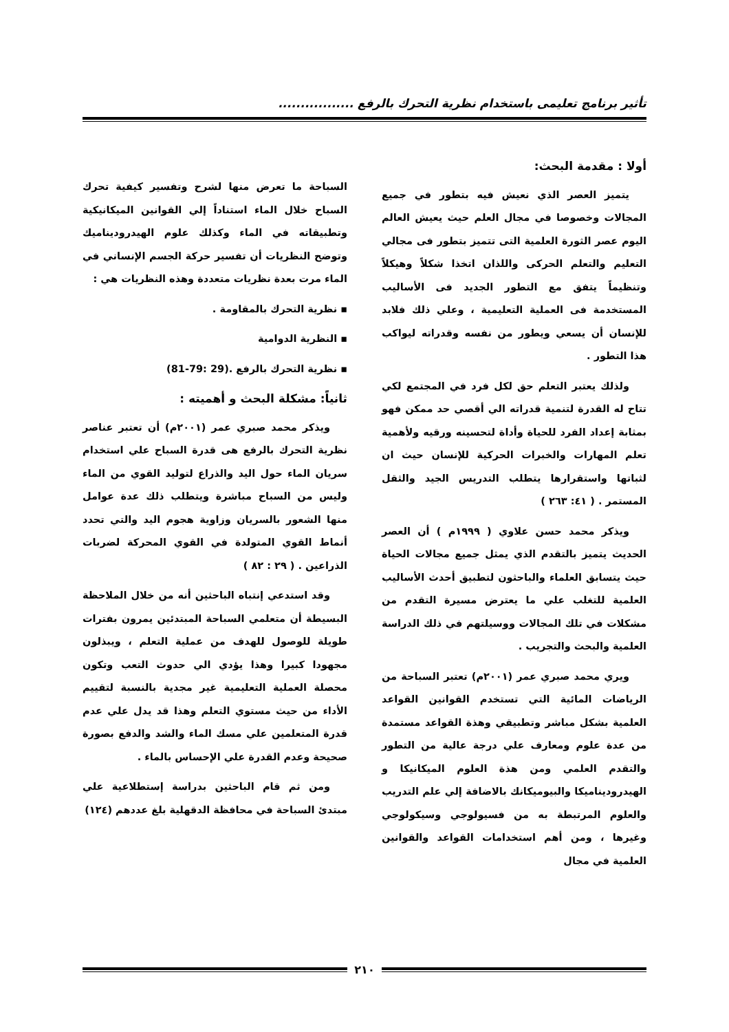تأثير برنامج تعليمى باستخدام نظرية التحرك بالرفع .................
أولا : مقدمة البحث:
يتميز العصر الذي نعيش فيه بتطور في جميع المجالات وخصوصا في مجال العلم حيث يعيش العالم اليوم عصر الثورة العلمية التى تتميز بتطور فى مجالي التعليم والتعلم الحركى واللذان اتخذا شكلاً وهيكلاً وتنظيماً يتفق مع التطور الجديد فى الأساليب المستخدمة فى العملية التعليمية ، وعلي ذلك فلابد للإنسان أن يسعي ويطور من نفسه وقدراته ليواكب هذا التطور .
ولذلك يعتبر التعلم حق لكل فرد في المجتمع لكي تتاح له القدرة لتنمية قدراته الي أقصي حد ممكن فهو بمثابة إعداد الفرد للحياة وأداة لتحسينه ورقيه ولأهمية تعلم المهارات والخبرات الحركية للإنسان حيث ان لثباتها واستقرارها يتطلب التدريس الجيد والثقل المستمر . ( ٤١: ٢٦٣ )
ويذكر محمد حسن علاوي ( ١٩٩٩م ) أن العصر الحديث يتميز بالتقدم الذي يمثل جميع مجالات الحياة حيث يتسابق العلماء والباحثون لتطبيق أحدث الأساليب العلمية للتغلب علي ما يعترض مسيرة التقدم من مشكلات في تلك المجالات ووسيلتهم في ذلك الدراسة العلمية والبحث والتجريب .
ويري محمد صبري عمر (٢٠٠١م) تعتبر السباحة من الرياضات المائية التي تستخدم القوانين القواعد العلمية بشكل مباشر وتطبيقي وهذة القواعد مستمدة من عدة علوم ومعارف علي درجة عالية من التطور والتقدم العلمي ومن هذة العلوم الميكانيكا و الهيدروديناميكا والبيوميكانك بالاضافة إلي علم التدريب والعلوم المرتبطة به من فسيولوجي وسيكولوجي وغيرها ، ومن أهم استخدامات القواعد والقوانين العلمية في مجال
السباحة ما تعرض منها لشرح وتفسير كيفية تحرك السباح خلال الماء استناداً إلي القوانين الميكانيكية وتطبيقاته في الماء وكذلك علوم الهيدروديناميك وتوضح النظريات أن تفسير حركة الجسم الإنساني في الماء مرت بعدة نظريات متعددة وهذه النظريات هي :
▪ نظرية التحرك بالمقاومة .
▪ النظرية الدوامية
▪ نظرية التحرك بالرفع .(29 :79-81)
ثانياً: مشكلة البحث و أهميته :
ويذكر محمد صبري عمر (٢٠٠١م) أن تعتبر عناصر نظرية التحرك بالرفع هى قدرة السباح علي استخدام سريان الماء حول اليد والذراع لتوليد القوي من الماء وليس من السباح مباشرة ويتطلب ذلك عدة عوامل منها الشعور بالسريان وزاوية هجوم اليد والتي تحدد أنماط القوي المتولدة في القوي المحركة لضربات الذراعين . ( ٢٩ : ٨٢ )
وقد استدعي إنتباه الباحثين أنه من خلال الملاحظة البسيطة أن متعلمي السباحة المبتدئين يمرون بفترات طويلة للوصول للهدف من عملية التعلم ، ويبذلون مجهودا كبيرا وهذا يؤدي الي حدوث التعب وتكون محصلة العملية التعليمية غير مجدية بالنسبة لتقييم الأداء من حيث مستوي التعلم وهذا قد يدل علي عدم قدرة المتعلمين علي مسك الماء والشد والدفع بصورة صحيحة وعدم القدرة علي الإحساس بالماء .
ومن ثم قام الباحثين بدراسة إستطلاعية علي مبتدئ السباحة في محافظة الدقهلية بلغ عددهم (١٢٤)
٢١٠